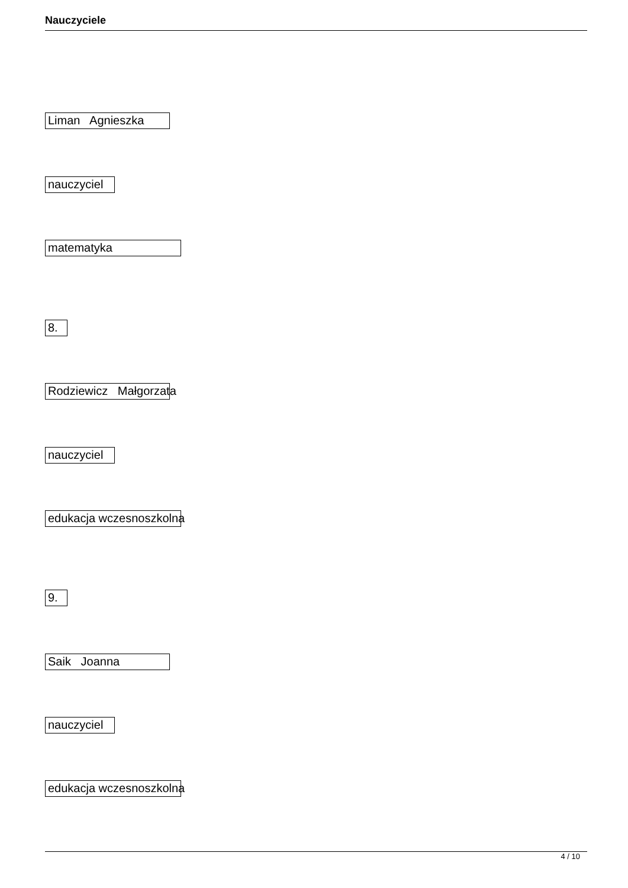Nauczyciele
Liman Agnieszka
nauczyciel
matematyka
8.
Rodziewicz Małgorzata
nauczyciel
edukacja wczesnoszkolna
9.
Saik Joanna
nauczyciel
edukacja wczesnoszkolna
4 / 10